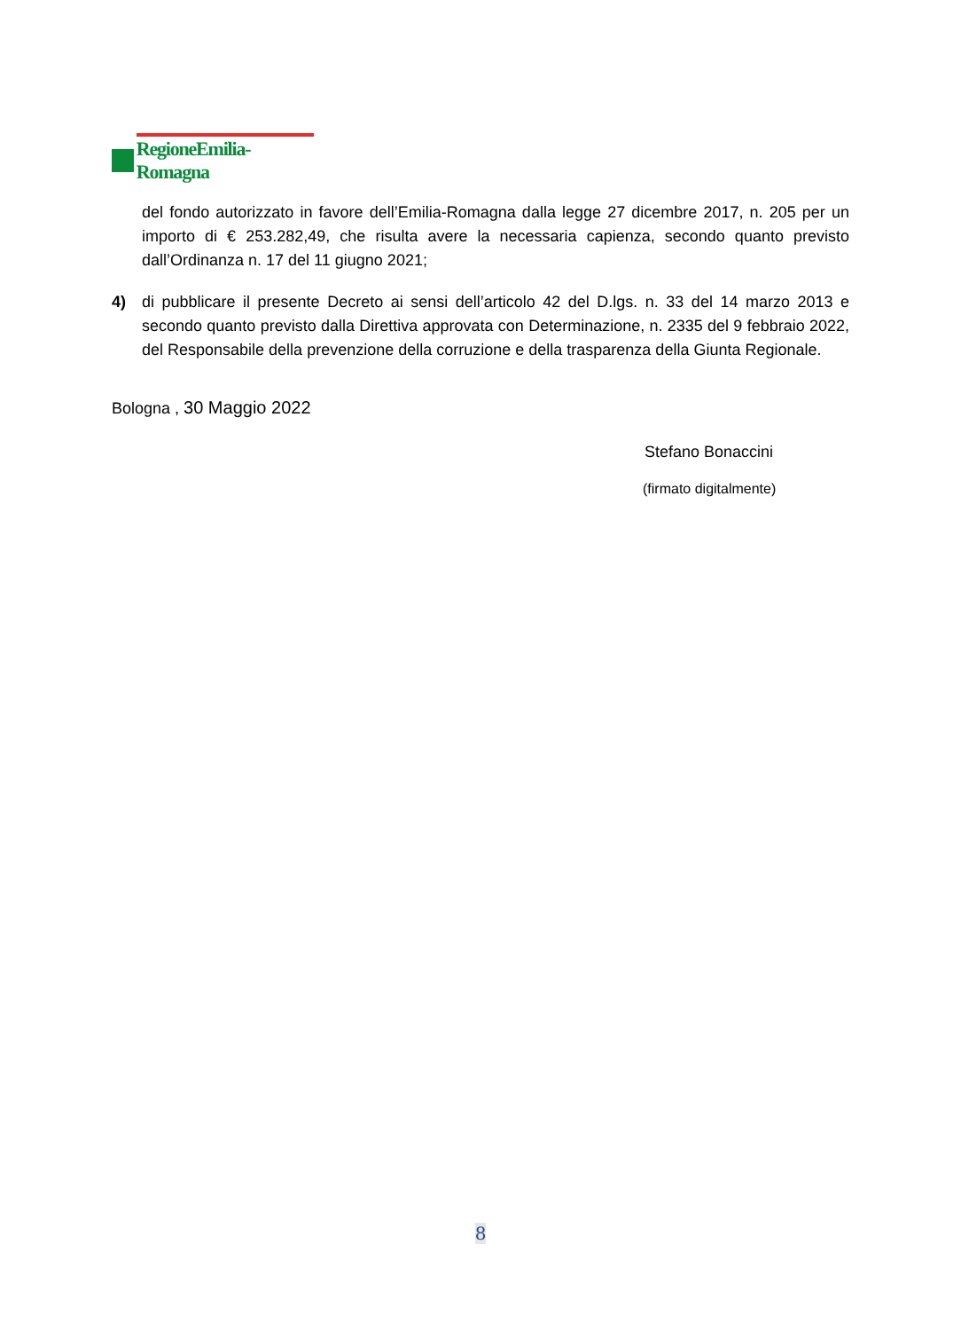RegioneEmilia-Romagna
del fondo autorizzato in favore dell’Emilia-Romagna dalla legge 27 dicembre 2017, n. 205 per un importo di € 253.282,49, che risulta avere la necessaria capienza, secondo quanto previsto dall’Ordinanza n. 17 del 11 giugno 2021;
4) di pubblicare il presente Decreto ai sensi dell’articolo 42 del D.lgs. n. 33 del 14 marzo 2013 e secondo quanto previsto dalla Direttiva approvata con Determinazione, n. 2335 del 9 febbraio 2022, del Responsabile della prevenzione della corruzione e della trasparenza della Giunta Regionale.
Bologna , 30 Maggio 2022
Stefano Bonaccini
(firmato digitalmente)
8